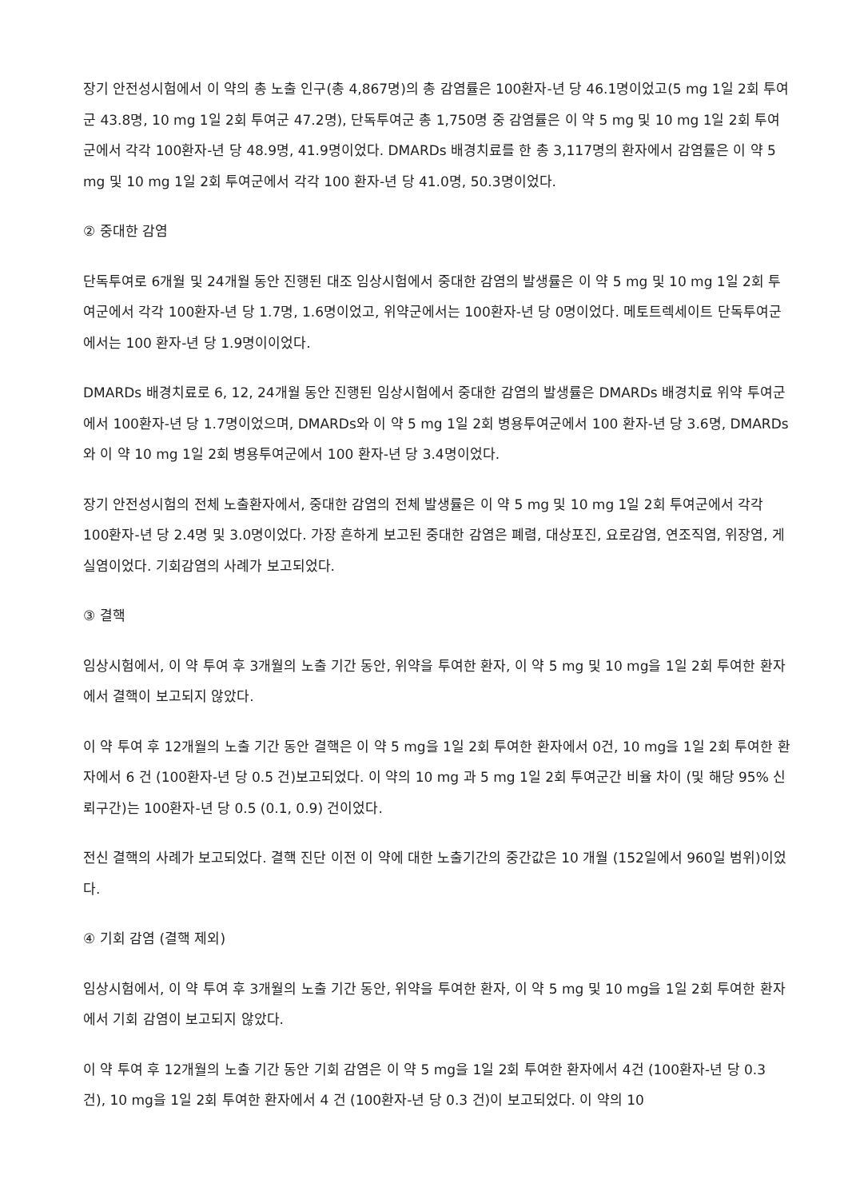장기 안전성시험에서 이 약의 총 노출 인구(총 4,867명)의 총 감염률은 100환자-년 당 46.1명이었고(5 mg 1일 2회 투여군 43.8명, 10 mg 1일 2회 투여군 47.2명), 단독투여군 총 1,750명 중 감염률은 이 약 5 mg 및 10 mg 1일 2회 투여군에서 각각 100환자-년 당 48.9명, 41.9명이었다. DMARDs 배경치료를 한 총 3,117명의 환자에서 감염률은 이 약 5 mg 및 10 mg 1일 2회 투여군에서 각각 100 환자-년 당 41.0명, 50.3명이었다.
② 중대한 감염
단독투여로 6개월 및 24개월 동안 진행된 대조 임상시험에서 중대한 감염의 발생률은 이 약 5 mg 및 10 mg 1일 2회 투여군에서 각각 100환자-년 당 1.7명, 1.6명이었고, 위약군에서는 100환자-년 당 0명이었다. 메토트렉세이트 단독투여군에서는 100 환자-년 당 1.9명이이었다.
DMARDs 배경치료로 6, 12, 24개월 동안 진행된 임상시험에서 중대한 감염의 발생률은 DMARDs 배경치료 위약 투여군에서 100환자-년 당 1.7명이었으며, DMARDs와 이 약 5 mg 1일 2회 병용투여군에서 100 환자-년 당 3.6명, DMARDs와 이 약 10 mg 1일 2회 병용투여군에서 100 환자-년 당 3.4명이었다.
장기 안전성시험의 전체 노출환자에서, 중대한 감염의 전체 발생률은 이 약 5 mg 및 10 mg 1일 2회 투여군에서 각각 100환자-년 당 2.4명 및 3.0명이었다. 가장 흔하게 보고된 중대한 감염은 폐렴, 대상포진, 요로감염, 연조직염, 위장염, 게실염이었다. 기회감염의 사례가 보고되었다.
③ 결핵
임상시험에서, 이 약 투여 후 3개월의 노출 기간 동안, 위약을 투여한 환자, 이 약 5 mg 및 10 mg을 1일 2회 투여한 환자에서 결핵이 보고되지 않았다.
이 약 투여 후 12개월의 노출 기간 동안 결핵은 이 약 5 mg을 1일 2회 투여한 환자에서 0건, 10 mg을 1일 2회 투여한 환자에서 6 건 (100환자-년 당 0.5 건)보고되었다. 이 약의 10 mg 과 5 mg 1일 2회 투여군간 비율 차이 (및 해당 95% 신뢰구간)는 100환자-년 당 0.5 (0.1, 0.9) 건이었다.
전신 결핵의 사례가 보고되었다. 결핵 진단 이전 이 약에 대한 노출기간의 중간값은 10 개월 (152일에서 960일 범위)이었다.
④ 기회 감염 (결핵 제외)
임상시험에서, 이 약 투여 후 3개월의 노출 기간 동안, 위약을 투여한 환자, 이 약 5 mg 및 10 mg을 1일 2회 투여한 환자에서 기회 감염이 보고되지 않았다.
이 약 투여 후 12개월의 노출 기간 동안 기회 감염은 이 약 5 mg을 1일 2회 투여한 환자에서 4건 (100환자-년 당 0.3 건), 10 mg을 1일 2회 투여한 환자에서 4 건 (100환자-년 당 0.3 건)이 보고되었다. 이 약의 10